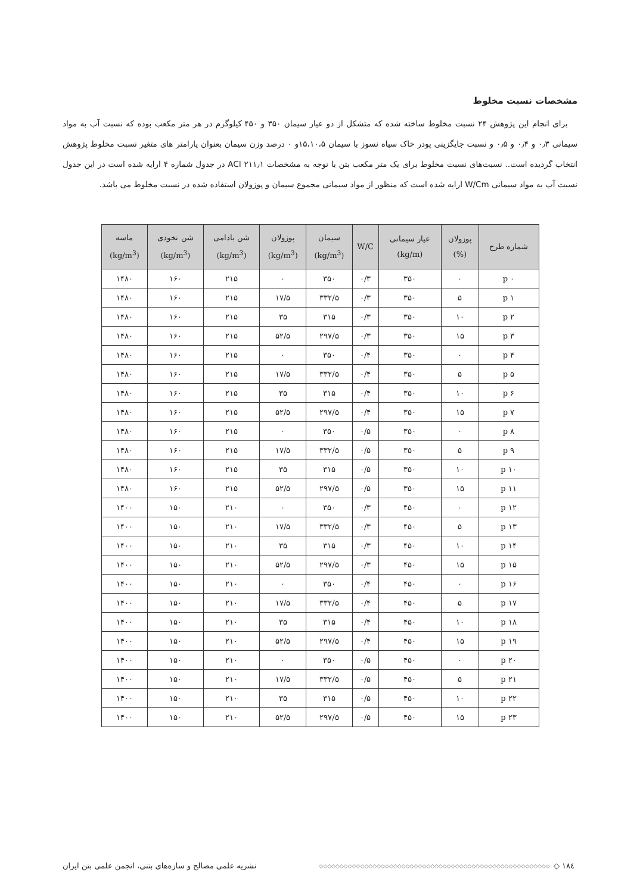مشخصات نسبت مخلوط
برای انجام این پژوهش ۲۴ نسبت مخلوط ساخته شده که متشکل از دو عیار سیمان ۳۵۰ و ۴۵۰ کیلوگرم در هر متر مکعب بوده که نسبت آب به مواد سیمانی ۰٫۳ و ۰٫۴ و ۰٫۵ و نسبت جایگزینی پودر خاک سیاه نسوز با سیمان ۱۵،۱۰،۵و ۰ درصد وزن سیمان بعنوان پارامتر های متغیر نسبت مخلوط پژوهش انتخاب گردیده است.. نسبت‌های نسبت مخلوط برای یک متر مکعب بتن با توجه به مشخصات ACI ۲۱۱٫۱ در جدول شماره ۴ ارایه شده است در این جدول نسبت آب به مواد سیمانی W/Cm ارایه شده است که منظور از مواد سیمانی مجموع سیمان و پوزولان استفاده شده در نسبت مخلوط می باشد.
| شماره طرح | پوزولان (%) | عیار سیمانی (kg/m) | W/C | سیمان (kg/m<sup>3</sup>) | پوزولان (kg/m<sup>3</sup>) | شن بادامی (kg/m<sup>3</sup>) | شن نخودی (kg/m<sup>3</sup>) | ماسه (kg/m<sup>3</sup>) |
| --- | --- | --- | --- | --- | --- | --- | --- | --- |
| p ۰ | ۰ | ۳۵۰ | ۰/۳ | ۳۵۰ | ۰ | ۲۱۵ | ۱۶۰ | ۱۴۸۰ |
| p ۱ | ۵ | ۳۵۰ | ۰/۳ | ۳۳۲/۵ | ۱۷/۵ | ۲۱۵ | ۱۶۰ | ۱۴۸۰ |
| p ۲ | ۱۰ | ۳۵۰ | ۰/۳ | ۳۱۵ | ۳۵ | ۲۱۵ | ۱۶۰ | ۱۴۸۰ |
| p ۳ | ۱۵ | ۳۵۰ | ۰/۳ | ۲۹۷/۵ | ۵۲/۵ | ۲۱۵ | ۱۶۰ | ۱۴۸۰ |
| p ۴ | ۰ | ۳۵۰ | ۰/۴ | ۳۵۰ | ۰ | ۲۱۵ | ۱۶۰ | ۱۴۸۰ |
| p ۵ | ۵ | ۳۵۰ | ۰/۴ | ۳۳۲/۵ | ۱۷/۵ | ۲۱۵ | ۱۶۰ | ۱۴۸۰ |
| p ۶ | ۱۰ | ۳۵۰ | ۰/۴ | ۳۱۵ | ۳۵ | ۲۱۵ | ۱۶۰ | ۱۴۸۰ |
| p ۷ | ۱۵ | ۳۵۰ | ۰/۴ | ۲۹۷/۵ | ۵۲/۵ | ۲۱۵ | ۱۶۰ | ۱۴۸۰ |
| p ۸ | ۰ | ۳۵۰ | ۰/۵ | ۳۵۰ | ۰ | ۲۱۵ | ۱۶۰ | ۱۴۸۰ |
| p ۹ | ۵ | ۳۵۰ | ۰/۵ | ۳۳۲/۵ | ۱۷/۵ | ۲۱۵ | ۱۶۰ | ۱۴۸۰ |
| p ۱۰ | ۱۰ | ۳۵۰ | ۰/۵ | ۳۱۵ | ۳۵ | ۲۱۵ | ۱۶۰ | ۱۴۸۰ |
| p ۱۱ | ۱۵ | ۳۵۰ | ۰/۵ | ۲۹۷/۵ | ۵۲/۵ | ۲۱۵ | ۱۶۰ | ۱۴۸۰ |
| p ۱۲ | ۰ | ۴۵۰ | ۰/۳ | ۳۵۰ | ۰ | ۲۱۰ | ۱۵۰ | ۱۴۰۰ |
| p ۱۳ | ۵ | ۴۵۰ | ۰/۳ | ۳۳۲/۵ | ۱۷/۵ | ۲۱۰ | ۱۵۰ | ۱۴۰۰ |
| p ۱۴ | ۱۰ | ۴۵۰ | ۰/۳ | ۳۱۵ | ۳۵ | ۲۱۰ | ۱۵۰ | ۱۴۰۰ |
| p ۱۵ | ۱۵ | ۴۵۰ | ۰/۳ | ۲۹۷/۵ | ۵۲/۵ | ۲۱۰ | ۱۵۰ | ۱۴۰۰ |
| p ۱۶ | ۰ | ۴۵۰ | ۰/۴ | ۳۵۰ | ۰ | ۲۱۰ | ۱۵۰ | ۱۴۰۰ |
| p ۱۷ | ۵ | ۴۵۰ | ۰/۴ | ۳۳۲/۵ | ۱۷/۵ | ۲۱۰ | ۱۵۰ | ۱۴۰۰ |
| p ۱۸ | ۱۰ | ۴۵۰ | ۰/۴ | ۳۱۵ | ۳۵ | ۲۱۰ | ۱۵۰ | ۱۴۰۰ |
| p ۱۹ | ۱۵ | ۴۵۰ | ۰/۴ | ۲۹۷/۵ | ۵۲/۵ | ۲۱۰ | ۱۵۰ | ۱۴۰۰ |
| p ۲۰ | ۰ | ۴۵۰ | ۰/۵ | ۳۵۰ | ۰ | ۲۱۰ | ۱۵۰ | ۱۴۰۰ |
| p ۲۱ | ۵ | ۴۵۰ | ۰/۵ | ۳۳۲/۵ | ۱۷/۵ | ۲۱۰ | ۱۵۰ | ۱۴۰۰ |
| p ۲۲ | ۱۰ | ۴۵۰ | ۰/۵ | ۳۱۵ | ۳۵ | ۲۱۰ | ۱۵۰ | ۱۴۰۰ |
| p ۲۳ | ۱۵ | ۴۵۰ | ۰/۵ | ۲۹۷/۵ | ۵۲/۵ | ۲۱۰ | ۱۵۰ | ۱۴۰۰ |
۱۸٤ ◇ ◇◇◇◇◇◇◇◇◇◇◇◇◇◇◇◇◇◇◇◇◇◇◇◇◇◇◇◇◇◇◇◇◇◇◇◇◇◇◇◇◇◇◇◇◇◇◇◇◇◇◇◇◇◇◇◇ نشریه علمی مصالح و سازه‌های بتنی، انجمن علمی بتن ایران